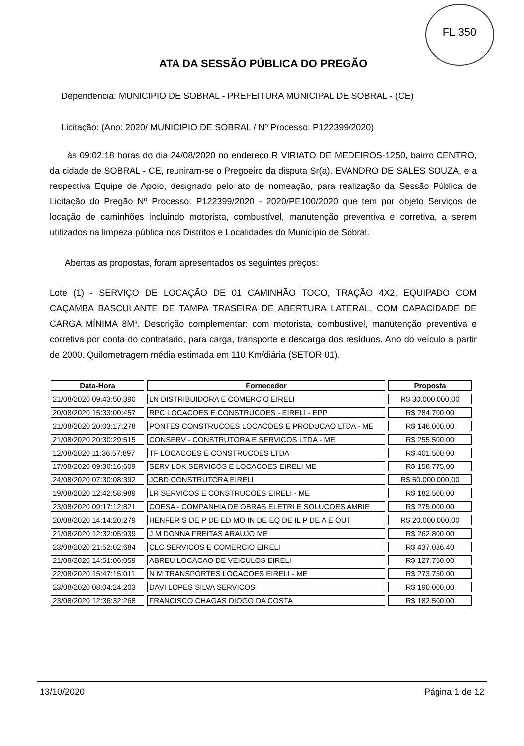FL 350
ATA DA SESSÃO PÚBLICA DO PREGÃO
Dependência: MUNICIPIO DE SOBRAL - PREFEITURA MUNICIPAL DE SOBRAL - (CE)
Licitação: (Ano: 2020/ MUNICIPIO DE SOBRAL / Nº Processo: P122399/2020)
às 09:02:18 horas do dia 24/08/2020 no endereço R VIRIATO DE MEDEIROS-1250, bairro CENTRO, da cidade de SOBRAL - CE, reuniram-se o Pregoeiro da disputa Sr(a). EVANDRO DE SALES SOUZA, e a respectiva Equipe de Apoio, designado pelo ato de nomeação, para realização da Sessão Pública de Licitação do Pregão Nº Processo: P122399/2020 - 2020/PE100/2020 que tem por objeto Serviços de locação de caminhões incluindo motorista, combustível, manutenção preventiva e corretiva, a serem utilizados na limpeza pública nos Distritos e Localidades do Município de Sobral.
Abertas as propostas, foram apresentados os seguintes preços:
Lote (1) - SERVIÇO DE LOCAÇÃO DE 01 CAMINHÃO TOCO, TRAÇÃO 4X2, EQUIPADO COM CAÇAMBA BASCULANTE DE TAMPA TRASEIRA DE ABERTURA LATERAL, COM CAPACIDADE DE CARGA MÍNIMA 8M³. Descrição complementar: com motorista, combustível, manutenção preventiva e corretiva por conta do contratado, para carga, transporte e descarga dos resíduos. Ano do veículo a partir de 2000. Quilometragem média estimada em 110 Km/diária (SETOR 01).
| Data-Hora | Fornecedor | Proposta |
| --- | --- | --- |
| 21/08/2020 09:43:50:390 | LN DISTRIBUIDORA E COMERCIO EIRELI | R$ 30.000.000,00 |
| 20/08/2020 15:33:00:457 | RPC LOCACOES E CONSTRUCOES - EIRELI - EPP | R$ 284.700,00 |
| 21/08/2020 20:03:17:278 | PONTES CONSTRUCOES LOCACOES E PRODUCAO LTDA - ME | R$ 146.000,00 |
| 21/08/2020 20:30:29:515 | CONSERV - CONSTRUTORA E SERVICOS LTDA - ME | R$ 255.500,00 |
| 12/08/2020 11:36:57:897 | TF LOCACOES E CONSTRUCOES LTDA | R$ 401.500,00 |
| 17/08/2020 09:30:16:609 | SERV LOK SERVICOS E LOCACOES EIRELI ME | R$ 158.775,00 |
| 24/08/2020 07:30:08:392 | JCBD CONSTRUTORA EIRELI | R$ 50.000.000,00 |
| 19/08/2020 12:42:58:989 | LR SERVICOS E CONSTRUCOES EIRELI - ME | R$ 182.500,00 |
| 23/08/2020 09:17:12:821 | COESA - COMPANHIA DE OBRAS ELETRI E SOLUCOES AMBIE | R$ 275.000,00 |
| 20/08/2020 14:14:20:279 | HENFER S DE P DE ED MO IN DE EQ DE IL P DE A E OUT | R$ 20.000.000,00 |
| 21/08/2020 12:32:05:939 | J M DONNA FREITAS ARAUJO ME | R$ 262.800,00 |
| 23/08/2020 21:52:02:684 | CLC SERVICOS E COMERCIO EIRELI | R$ 437.036,40 |
| 21/08/2020 14:51:06:059 | ABREU LOCACAO DE VEICULOS EIRELI | R$ 127.750,00 |
| 22/08/2020 15:47:15:011 | N M TRANSPORTES LOCACOES EIRELI - ME | R$ 273.750,00 |
| 23/08/2020 08:04:24:203 | DAVI LOPES SILVA SERVICOS | R$ 190.000,00 |
| 23/08/2020 12:36:32:268 | FRANCISCO CHAGAS DIOGO DA COSTA | R$ 182.500,00 |
13/10/2020 Página 1 de 12